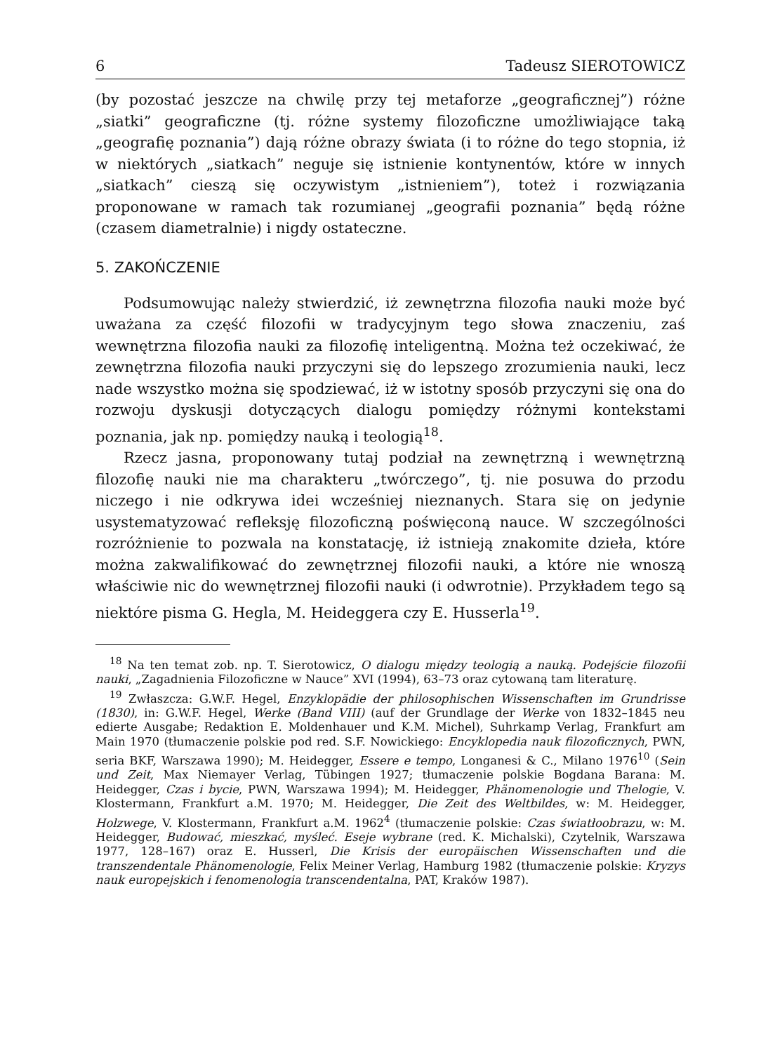6 Tadeusz SIEROTOWICZ
(by pozostać jeszcze na chwilę przy tej metaforze „geograficznej”) różne „siatki” geograficzne (tj. różne systemy filozoficzne umożliwiające taką „geografię poznania”) dają różne obrazy świata (i to różne do tego stopnia, iż w niektórych „siatkach” neguje się istnienie kontynentów, które w innych „siatkach” cieszą się oczywistym „istnieniem”), toteż i rozwiązania proponowane w ramach tak rozumianej „geografii poznania” będą różne (czasem diametralnie) i nigdy ostateczne.
5. ZAKOŃCZENIE
Podsumowując należy stwierdzić, iż zewnętrzna filozofia nauki może być uważana za część filozofii w tradycyjnym tego słowa znaczeniu, zaś wewnętrzna filozofia nauki za filozofię inteligentną. Można też oczekiwać, że zewnętrzna filozofia nauki przyczyni się do lepszego zrozumienia nauki, lecz nade wszystko można się spodziewać, iż w istotny sposób przyczyni się ona do rozwoju dyskusji dotyczących dialogu pomiędzy różnymi kontekstami poznania, jak np. pomiędzy nauką i teologią<sup>18</sup>.
Rzecz jasna, proponowany tutaj podział na zewnętrzną i wewnętrzną filozofię nauki nie ma charakteru „twórczego”, tj. nie posuwa do przodu niczego i nie odkrywa idei wcześniej nieznanych. Stara się on jedynie usystematyzować refleksję filozoficzną poświęconą nauce. W szczególności rozróżnienie to pozwala na konstatację, iż istnieją znakomite dzieła, które można zakwalifikować do zewnętrznej filozofii nauki, a które nie wnoszą właściwie nic do wewnętrznej filozofii nauki (i odwrotnie). Przykładem tego są niektóre pisma G. Hegla, M. Heideggera czy E. Husserla<sup>19</sup>.
<sup>18</sup> Na ten temat zob. np. T. Sierotowicz, O dialogu między teologią a nauką. Podejście filozofii nauki, „Zagadnienia Filozoficzne w Nauce” XVI (1994), 63–73 oraz cytowaną tam literaturę.
<sup>19</sup> Zwłaszcza: G.W.F. Hegel, Enzyklopädie der philosophischen Wissenschaften im Grundrisse (1830), in: G.W.F. Hegel, Werke (Band VIII) (auf der Grundlage der Werke von 1832–1845 neu edierte Ausgabe; Redaktion E. Moldenhauer und K.M. Michel), Suhrkamp Verlag, Frankfurt am Main 1970 (tłumaczenie polskie pod red. S.F. Nowickiego: Encyklopedia nauk filozoficznych, PWN, seria BKF, Warszawa 1990); M. Heidegger, Essere e tempo, Longanesi & C., Milano 1976<sup>10</sup> (Sein und Zeit, Max Niemayer Verlag, Tübingen 1927; tłumaczenie polskie Bogdana Barana: M. Heidegger, Czas i bycie, PWN, Warszawa 1994); M. Heidegger, Phänomenologie und Thelogie, V. Klostermann, Frankfurt a.M. 1970; M. Heidegger, Die Zeit des Weltbildes, w: M. Heidegger, Holzwege, V. Klostermann, Frankfurt a.M. 1962<sup>4</sup> (tłumaczenie polskie: Czas światłoobrazu, w: M. Heidegger, Budować, mieszkać, myśleć. Eseje wybrane (red. K. Michalski), Czytelnik, Warszawa 1977, 128–167) oraz E. Husserl, Die Krisis der europäischen Wissenschaften und die transzendentale Phänomenologie, Felix Meiner Verlag, Hamburg 1982 (tłumaczenie polskie: Kryzys nauk europejskich i fenomenologia transcendentalna, PAT, Kraków 1987).